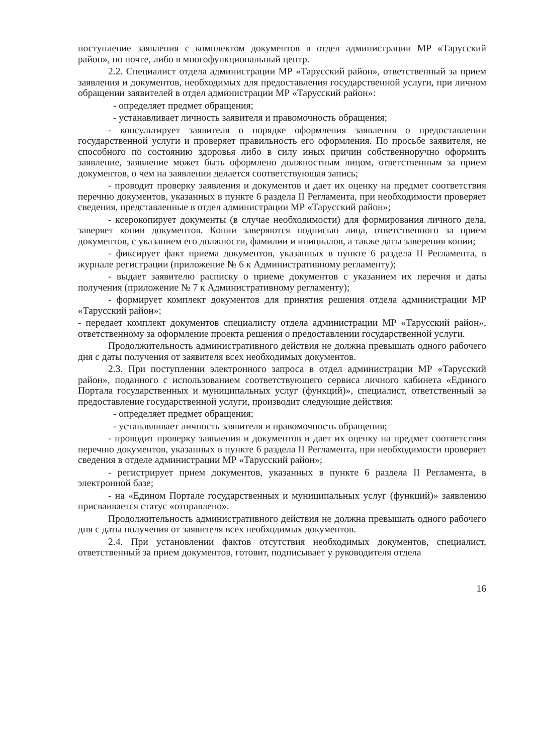поступление заявления с комплектом документов в отдел администрации МР «Тарусский район», по почте, либо в многофункциональный центр.
2.2. Специалист отдела администрации МР «Тарусский район», ответственный за прием заявления и документов, необходимых для предоставления государственной услуги, при личном обращении заявителей в отдел администрации МР «Тарусский район»:
- определяет предмет обращения;
- устанавливает личность заявителя и правомочность обращения;
- консультирует заявителя о порядке оформления заявления о предоставлении государственной услуги и проверяет правильность его оформления. По просьбе заявителя, не способного по состоянию здоровья либо в силу иных причин собственноручно оформить заявление, заявление может быть оформлено должностным лицом, ответственным за прием документов, о чем на заявлении делается соответствующая запись;
- проводит проверку заявления и документов и дает их оценку на предмет соответствия перечню документов, указанных в пункте 6 раздела II Регламента, при необходимости проверяет сведения, представленные в отдел администрации МР «Тарусский район»;
- ксерокопирует документы (в случае необходимости) для формирования личного дела, заверяет копии документов. Копии заверяются подписью лица, ответственного за прием документов, с указанием его должности, фамилии и инициалов, а также даты заверения копии;
- фиксирует факт приема документов, указанных в пункте 6 раздела II Регламента, в журнале регистрации (приложение № 6 к Административному регламенту);
- выдает заявителю расписку о приеме документов с указанием их перечня и даты получения (приложение № 7 к Административному регламенту);
- формирует комплект документов для принятия решения отдела администрации МР «Тарусский район»;
- передает комплект документов специалисту отдела администрации МР «Тарусский район», ответственному за оформление проекта решения о предоставлении государственной услуги.
Продолжительность административного действия не должна превышать одного рабочего дня с даты получения от заявителя всех необходимых документов.
2.3. При поступлении электронного запроса в отдел администрации МР «Тарусский район», поданного с использованием соответствующего сервиса личного кабинета «Единого Портала государственных и муниципальных услуг (функций)», специалист, ответственный за предоставление государственной услуги, производит следующие действия:
- определяет предмет обращения;
- устанавливает личность заявителя и правомочность обращения;
- проводит проверку заявления и документов и дает их оценку на предмет соответствия перечню документов, указанных в пункте 6 раздела II Регламента, при необходимости проверяет сведения в отделе администрации МР «Тарусский район»;
- регистрирует прием документов, указанных в пункте 6 раздела II Регламента, в электронной базе;
- на «Едином Портале государственных и муниципальных услуг (функций)» заявлению присваивается статус «отправлено».
Продолжительность административного действия не должна превышать одного рабочего дня с даты получения от заявителя всех необходимых документов.
2.4. При установлении фактов отсутствия необходимых документов, специалист, ответственный за прием документов, готовит, подписывает у руководителя отдела
16